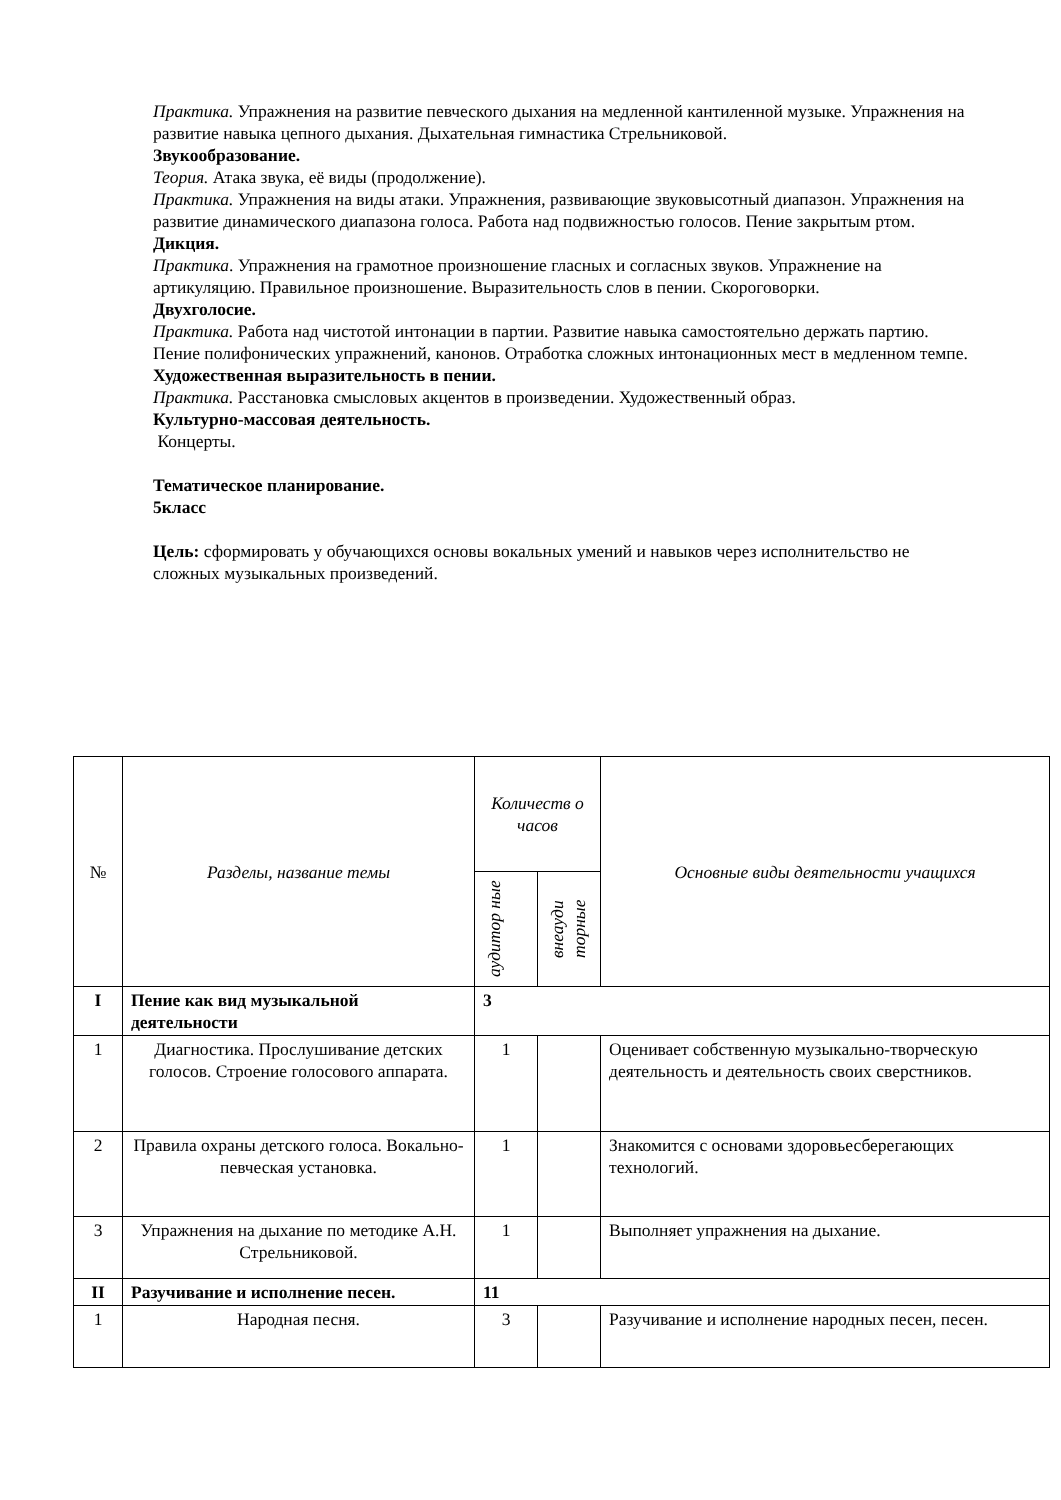Практика. Упражнения на развитие певческого дыхания на медленной кантиленной музыке. Упражнения на развитие навыка цепного дыхания. Дыхательная гимнастика Стрельниковой.
Звукообразование.
Теория. Атака звука, её виды (продолжение).
Практика. Упражнения на виды атаки. Упражнения, развивающие звуковысотный диапазон. Упражнения на развитие динамического диапазона голоса. Работа над подвижностью голосов. Пение закрытым ртом.
Дикция.
Практика. Упражнения на грамотное произношение гласных и согласных звуков. Упражнение на артикуляцию. Правильное произношение. Выразительность слов в пении. Скороговорки.
Двухголосие.
Практика. Работа над чистотой интонации в партии. Развитие навыка самостоятельно держать партию. Пение полифонических упражнений, канонов. Отработка сложных интонационных мест в медленном темпе.
Художественная выразительность в пении.
Практика. Расстановка смысловых акцентов в произведении. Художественный образ.
Культурно-массовая деятельность.
Концерты.
Тематическое планирование.
5класс
Цель: сформировать у обучающихся основы вокальных умений и навыков через исполнительство не сложных музыкальных произведений.
| № | Разделы, название темы | Количеств о часов | | Основные виды деятельности учащихся |
| --- | --- | --- | --- | --- |
| | | аудитор ные | внеауди торные | |
| I | Пение как вид музыкальной деятельности | 3 | | |
| 1 | Диагностика. Прослушивание детских голосов. Строение голосового аппарата. | 1 | | Оценивает собственную музыкально-творческую деятельность и деятельность своих сверстников. |
| 2 | Правила охраны детского голоса. Вокально-певческая установка. | 1 | | Знакомится с основами здоровьесберегающих технологий. |
| 3 | Упражнения на дыхание по методике А.Н. Стрельниковой. | 1 | | Выполняет упражнения на дыхание. |
| II | Разучивание и исполнение песен. | 11 | | |
| 1 | Народная песня. | 3 | | Разучивание и исполнение народных песен, песен. |